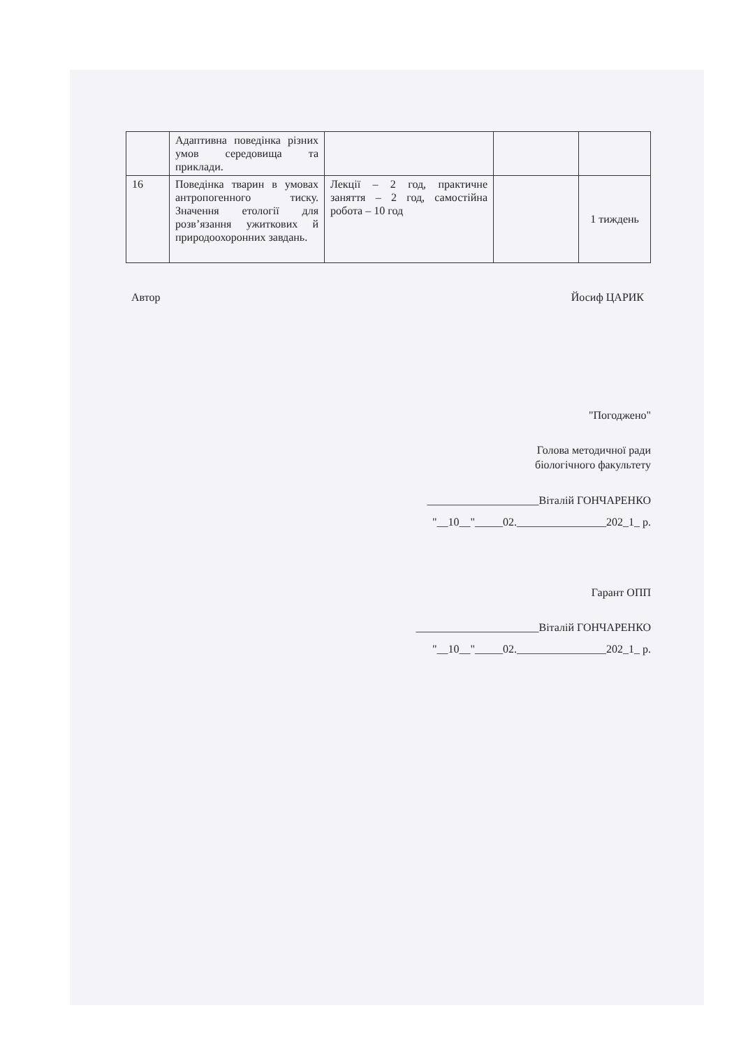| | Адаптивна поведінка різних умов середовища та приклади. | | | |
| 16 | Поведінка тварин в умовах антропогенного тиску. Значення етології для розв’язання ужиткових й природоохоронних завдань. | Лекції – 2 год, практичне заняття – 2 год, самостійна робота – 10 год | | 1 тиждень |
Автор Йосиф ЦАРИК
"Погоджено"
Голова методичної ради
біологічного факультету
____________________Віталій ГОНЧАРЕНКО
"__10__"_____02.________________202_1_ р.
Гарант ОПП
______________________Віталій ГОНЧАРЕНКО
"__10__"_____02.________________202_1_ р.